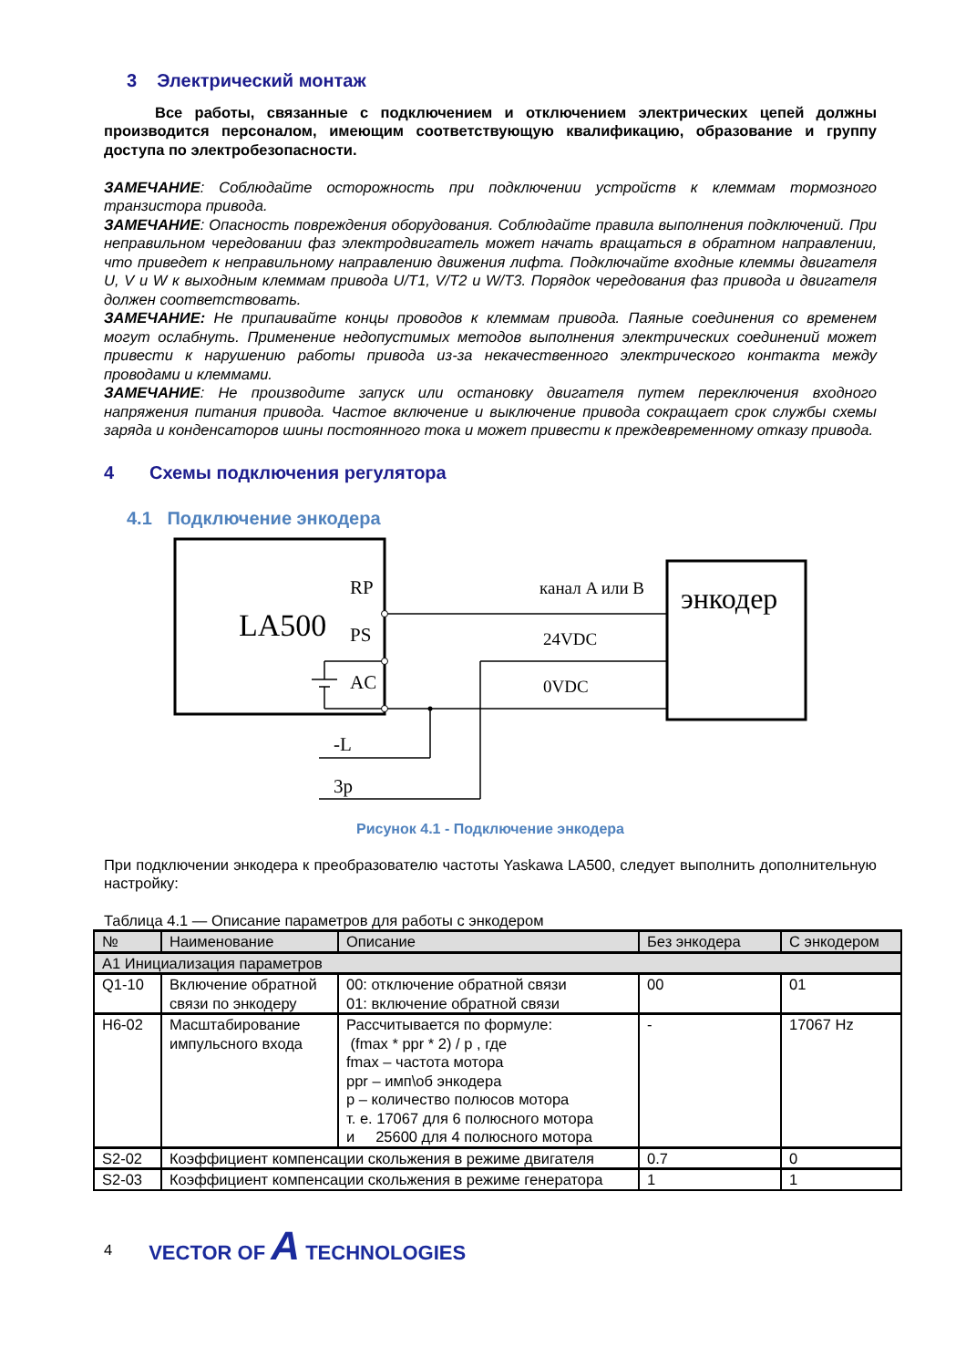3 Электрический монтаж
Все работы, связанные с подключением и отключением электрических цепей должны производится персоналом, имеющим соответствующую квалификацию, образование и группу доступа по электробезопасности.
ЗАМЕЧАНИЕ: Соблюдайте осторожность при подключении устройств к клеммам тормозного транзистора привода.
ЗАМЕЧАНИЕ: Опасность повреждения оборудования. Соблюдайте правила выполнения подключений. При неправильном чередовании фаз электродвигатель может начать вращаться в обратном направлении, что приведет к неправильному направлению движения лифта. Подключайте входные клеммы двигателя U, V и W к выходным клеммам привода U/T1, V/T2 и W/T3. Порядок чередования фаз привода и двигателя должен соответствовать.
ЗАМЕЧАНИЕ: Не припаивайте концы проводов к клеммам привода. Паяные соединения со временем могут ослабнуть. Применение недопустимых методов выполнения электрических соединений может привести к нарушению работы привода из-за некачественного электрического контакта между проводами и клеммами.
ЗАМЕЧАНИЕ: Не производите запуск или остановку двигателя путем переключения входного напряжения питания привода. Частое включение и выключение привода сокращает срок службы схемы заряда и конденсаторов шины постоянного тока и может привести к преждевременному отказу привода.
4 Схемы подключения регулятора
4.1 Подключение энкодера
LA500
RP
PS
AC
энкодер
канал A или B
24VDC
0VDC
-L
3p
Рисунок 4.1 - Подключение энкодера
При подключении энкодера к преобразователю частоты Yaskawa LA500, следует выполнить дополнительную настройку:
Таблица 4.1 — Описание параметров для работы с энкодером
| № | Наименование | Описание | Без энкодера | С энкодером |
| --- | --- | --- | --- | --- |
| А1 Инициализация параметров | | | | |
| Q1-10 | Включение обратной связи по энкодеру | 00: отключение обратной связи 01: включение обратной связи | 00 | 01 |
| H6-02 | Масштабирование импульсного входа | Рассчитывается по формуле: (fmax * ppr * 2) / p , где fmax – частота мотора ppr – имп\об энкодера p – количество полюсов мотора т. е. 17067 для 6 полюсного мотора и 25600 для 4 полюсного мотора | - | 17067 Hz |
| S2-02 | Коэффициент компенсации скольжения в режиме двигателя | | 0.7 | 0 |
| S2-03 | Коэффициент компенсации скольжения в режиме генератора | | 1 | 1 |
4 VECTOR OF A TECHNOLOGIES